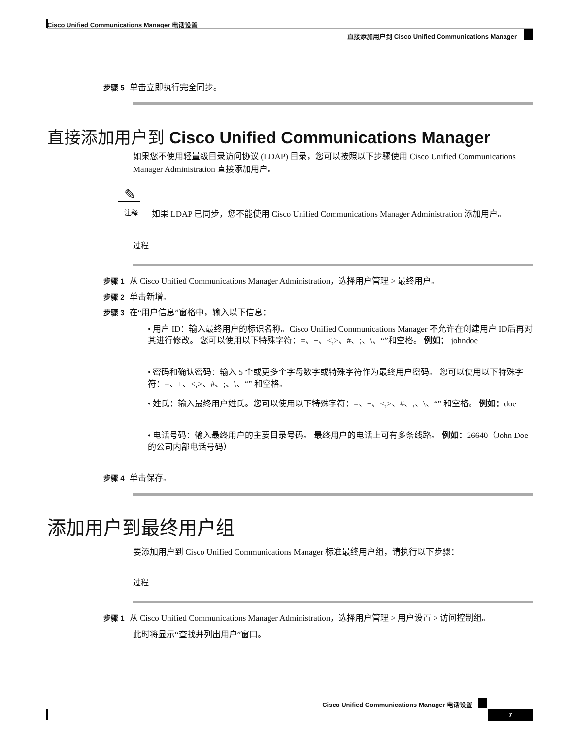Cisco Unified Communications Manager 电话设置
直接添加用户到 Cisco Unified Communications Manager
步骤 5 单击立即执行完全同步。
直接添加用户到 Cisco Unified Communications Manager
如果您不使用轻量级目录访问协议 (LDAP) 目录，您可以按照以下步骤使用 Cisco Unified Communications Manager Administration 直接添加用户。
✎
注释
如果 LDAP 已同步，您不能使用 Cisco Unified Communications Manager Administration 添加用户。
过程
步骤 1 从 Cisco Unified Communications Manager Administration，选择用户管理 > 最终用户。
步骤 2 单击新增。
步骤 3 在“用户信息”窗格中，输入以下信息：
• 用户 ID：输入最终用户的标识名称。Cisco Unified Communications Manager 不允许在创建用户 ID后再对其进行修改。 您可以使用以下特殊字符：=、+、<,>、#、;、\、“”和空格。 例如： johndoe
• 密码和确认密码：输入 5 个或更多个字母数字或特殊字符作为最终用户密码。 您可以使用以下特殊字符：=、+、<,>、#、;、\、“” 和空格。
• 姓氏：输入最终用户姓氏。您可以使用以下特殊字符：=、+、<,>、#、;、\、“” 和空格。 例如：doe
• 电话号码：输入最终用户的主要目录号码。 最终用户的电话上可有多条线路。 例如：26640（John Doe 的公司内部电话号码）
步骤 4 单击保存。
添加用户到最终用户组
要添加用户到 Cisco Unified Communications Manager 标准最终用户组，请执行以下步骤：
过程
步骤 1 从 Cisco Unified Communications Manager Administration，选择用户管理 > 用户设置 > 访问控制组。
此时将显示“查找并列出用户”窗口。
Cisco Unified Communications Manager 电话设置
7